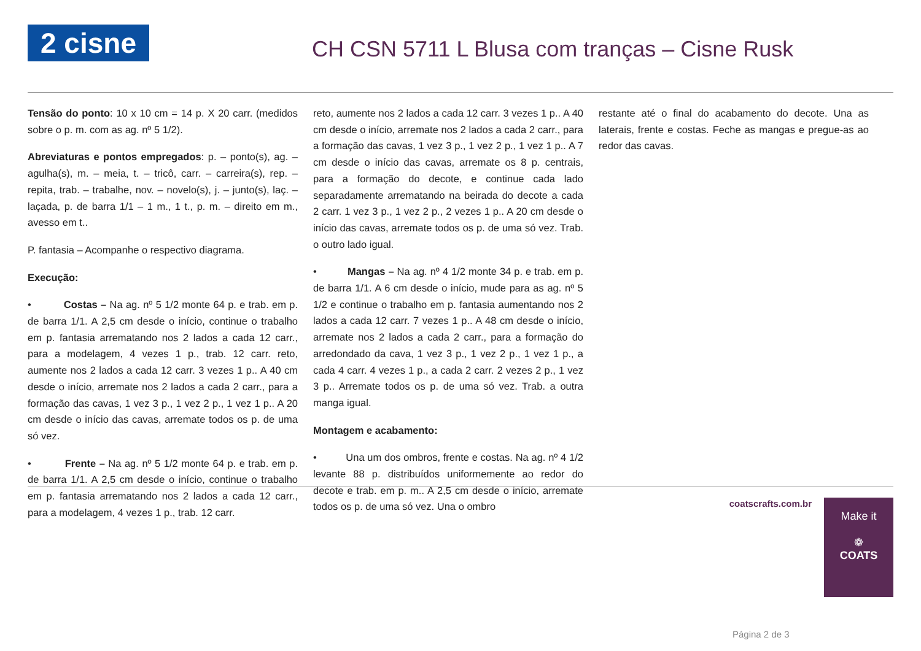2 cisne
CH CSN 5711 L Blusa com tranças – Cisne Rusk
Tensão do ponto: 10 x 10 cm = 14 p. X 20 carr. (medidos sobre o p. m. com as ag. nº 5 1/2).
Abreviaturas e pontos empregados: p. – ponto(s), ag. – agulha(s), m. – meia, t. – tricô, carr. – carreira(s), rep. – repita, trab. – trabalhe, nov. – novelo(s), j. – junto(s), laç. – laçada, p. de barra 1/1 – 1 m., 1 t., p. m. – direito em m., avesso em t..
P. fantasia – Acompanhe o respectivo diagrama.
Execução:
• Costas – Na ag. nº 5 1/2 monte 64 p. e trab. em p. de barra 1/1. A 2,5 cm desde o início, continue o trabalho em p. fantasia arrematando nos 2 lados a cada 12 carr., para a modelagem, 4 vezes 1 p., trab. 12 carr. reto, aumente nos 2 lados a cada 12 carr. 3 vezes 1 p.. A 40 cm desde o início, arremate nos 2 lados a cada 2 carr., para a formação das cavas, 1 vez 3 p., 1 vez 2 p., 1 vez 1 p.. A 20 cm desde o início das cavas, arremate todos os p. de uma só vez.
• Frente – Na ag. nº 5 1/2 monte 64 p. e trab. em p. de barra 1/1. A 2,5 cm desde o início, continue o trabalho em p. fantasia arrematando nos 2 lados a cada 12 carr., para a modelagem, 4 vezes 1 p., trab. 12 carr.
reto, aumente nos 2 lados a cada 12 carr. 3 vezes 1 p.. A 40 cm desde o início, arremate nos 2 lados a cada 2 carr., para a formação das cavas, 1 vez 3 p., 1 vez 2 p., 1 vez 1 p.. A 7 cm desde o início das cavas, arremate os 8 p. centrais, para a formação do decote, e continue cada lado separadamente arrematando na beirada do decote a cada 2 carr. 1 vez 3 p., 1 vez 2 p., 2 vezes 1 p.. A 20 cm desde o início das cavas, arremate todos os p. de uma só vez. Trab. o outro lado igual.
• Mangas – Na ag. nº 4 1/2 monte 34 p. e trab. em p. de barra 1/1. A 6 cm desde o início, mude para as ag. nº 5 1/2 e continue o trabalho em p. fantasia aumentando nos 2 lados a cada 12 carr. 7 vezes 1 p.. A 48 cm desde o início, arremate nos 2 lados a cada 2 carr., para a formação do arredondado da cava, 1 vez 3 p., 1 vez 2 p., 1 vez 1 p., a cada 4 carr. 4 vezes 1 p., a cada 2 carr. 2 vezes 2 p., 1 vez 3 p.. Arremate todos os p. de uma só vez. Trab. a outra manga igual.
Montagem e acabamento:
• Una um dos ombros, frente e costas. Na ag. nº 4 1/2 levante 88 p. distribuídos uniformemente ao redor do decote e trab. em p. m.. A 2,5 cm desde o início, arremate todos os p. de uma só vez. Una o ombro
restante até o final do acabamento do decote. Una as laterais, frente e costas. Feche as mangas e pregue-as ao redor das cavas.
coatscrafts.com.br
Make it
❁
COATS
Página 2 de 3